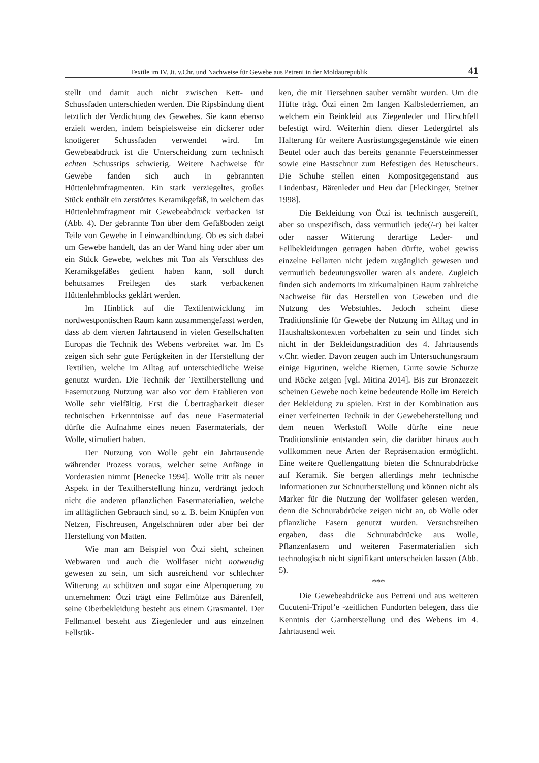Textile im IV. Jt. v.Chr. und Nachweise für Gewebe aus Petreni in der Moldaurepublik 41
stellt und damit auch nicht zwischen Kett- und Schussfaden unterschieden werden. Die Ripsbindung dient letztlich der Verdichtung des Gewebes. Sie kann ebenso erzielt werden, indem beispielsweise ein dickerer oder knotigerer Schussfaden verwendet wird. Im Gewebeabdruck ist die Unterscheidung zum technisch echten Schussrips schwierig. Weitere Nachweise für Gewebe fanden sich auch in gebrannten Hüttenlehmfragmenten. Ein stark verziegeltes, großes Stück enthält ein zerstörtes Keramikgefäß, in welchem das Hüttenlehmfragment mit Gewebeabdruck verbacken ist (Abb. 4). Der gebrannte Ton über dem Gefäßboden zeigt Teile von Gewebe in Leinwandbindung. Ob es sich dabei um Gewebe handelt, das an der Wand hing oder aber um ein Stück Gewebe, welches mit Ton als Verschluss des Keramikgefäßes gedient haben kann, soll durch behutsames Freilegen des stark verbackenen Hüttenlehmblocks geklärt werden.
Im Hinblick auf die Textilentwicklung im nordwestpontischen Raum kann zusammengefasst werden, dass ab dem vierten Jahrtausend in vielen Gesellschaften Europas die Technik des Webens verbreitet war. Im Es zeigen sich sehr gute Fertigkeiten in der Herstellung der Textilien, welche im Alltag auf unterschiedliche Weise genutzt wurden. Die Technik der Textilherstellung und Fasernutzung Nutzung war also vor dem Etablieren von Wolle sehr vielfältig. Erst die Übertragbarkeit dieser technischen Erkenntnisse auf das neue Fasermaterial dürfte die Aufnahme eines neuen Fasermaterials, der Wolle, stimuliert haben.
Der Nutzung von Wolle geht ein Jahrtausende währender Prozess voraus, welcher seine Anfänge in Vorderasien nimmt [Benecke 1994]. Wolle tritt als neuer Aspekt in der Textilherstellung hinzu, verdrängt jedoch nicht die anderen pflanzlichen Fasermaterialien, welche im alltäglichen Gebrauch sind, so z. B. beim Knüpfen von Netzen, Fischreusen, Angelschnüren oder aber bei der Herstellung von Matten.
Wie man am Beispiel von Ötzi sieht, scheinen Webwaren und auch die Wollfaser nicht notwendig gewesen zu sein, um sich ausreichend vor schlechter Witterung zu schützen und sogar eine Alpenquerung zu unternehmen: Ötzi trägt eine Fellmütze aus Bärenfell, seine Oberbekleidung besteht aus einem Grasmantel. Der Fellmantel besteht aus Ziegenleder und aus einzelnen Fellstük-
ken, die mit Tiersehnen sauber vernäht wurden. Um die Hüfte trägt Ötzi einen 2m langen Kalbslederriemen, an welchem ein Beinkleid aus Ziegenleder und Hirschfell befestigt wird. Weiterhin dient dieser Ledergürtel als Halterung für weitere Ausrüstungsgegenstände wie einen Beutel oder auch das bereits genannte Feuersteinmesser sowie eine Bastschnur zum Befestigen des Retuscheurs. Die Schuhe stellen einen Kompositgegenstand aus Lindenbast, Bärenleder und Heu dar [Fleckinger, Steiner 1998].
Die Bekleidung von Ötzi ist technisch ausgereift, aber so unspezifisch, dass vermutlich jede(/-r) bei kalter oder nasser Witterung derartige Leder- und Fellbekleidungen getragen haben dürfte, wobei gewiss einzelne Fellarten nicht jedem zugänglich gewesen und vermutlich bedeutungsvoller waren als andere. Zugleich finden sich andernorts im zirkumalpinen Raum zahlreiche Nachweise für das Herstellen von Geweben und die Nutzung des Webstuhles. Jedoch scheint diese Traditionslinie für Gewebe der Nutzung im Alltag und in Haushaltskontexten vorbehalten zu sein und findet sich nicht in der Bekleidungstradition des 4. Jahrtausends v.Chr. wieder. Davon zeugen auch im Untersuchungsraum einige Figurinen, welche Riemen, Gurte sowie Schurze und Röcke zeigen [vgl. Mitina 2014]. Bis zur Bronzezeit scheinen Gewebe noch keine bedeutende Rolle im Bereich der Bekleidung zu spielen. Erst in der Kombination aus einer verfeinerten Technik in der Gewebeherstellung und dem neuen Werkstoff Wolle dürfte eine neue Traditionslinie entstanden sein, die darüber hinaus auch vollkommen neue Arten der Repräsentation ermöglicht. Eine weitere Quellengattung bieten die Schnurabdrücke auf Keramik. Sie bergen allerdings mehr technische Informationen zur Schnurherstellung und können nicht als Marker für die Nutzung der Wollfaser gelesen werden, denn die Schnurabdrücke zeigen nicht an, ob Wolle oder pflanzliche Fasern genutzt wurden. Versuchsreihen ergaben, dass die Schnurabdrücke aus Wolle, Pflanzenfasern und weiteren Fasermaterialien sich technologisch nicht signifikant unterscheiden lassen (Abb. 5).
***
Die Gewebeabdrücke aus Petreni und aus weiteren Cucuteni-Tripol’e -zeitlichen Fundorten belegen, dass die Kenntnis der Garnherstellung und des Webens im 4. Jahrtausend weit